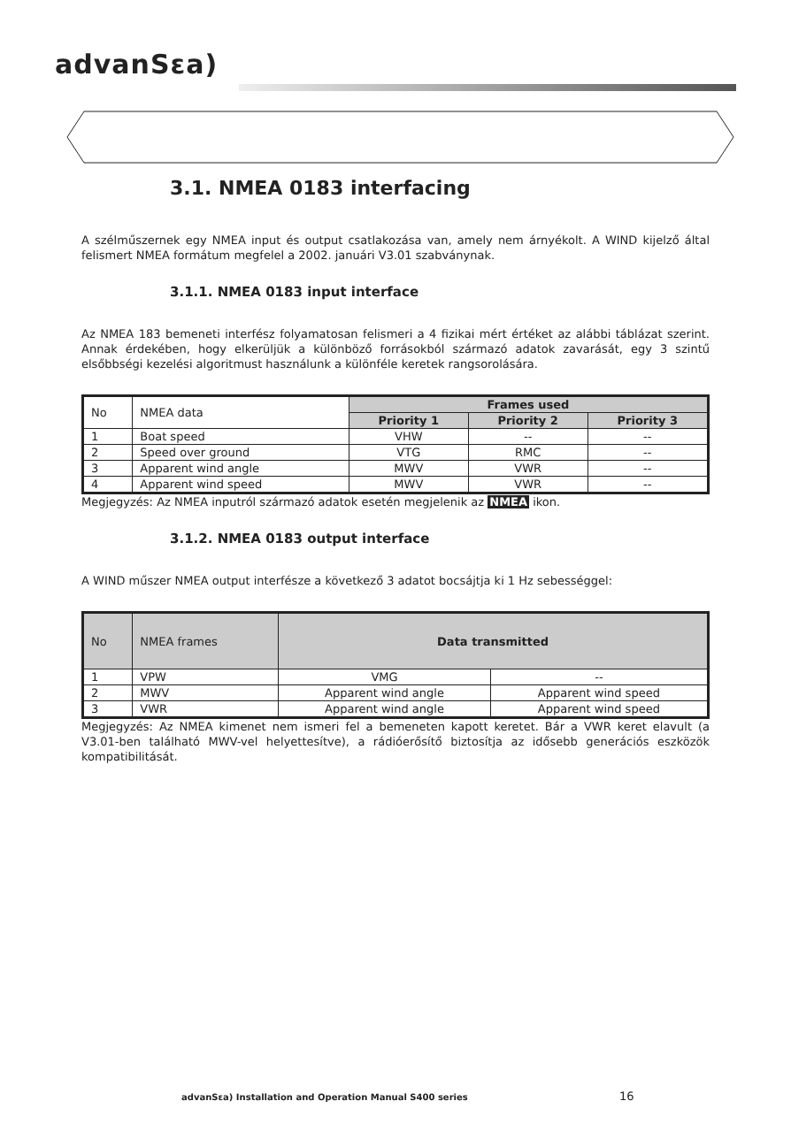advanSεa)
3.1. NMEA 0183 interfacing
A szélműszernek egy NMEA input és output csatlakozása van, amely nem árnyékolt. A WIND kijelző által felismert NMEA formátum megfelel a 2002. januári V3.01 szabványnak.
3.1.1. NMEA 0183 input interface
Az NMEA 183 bemeneti interfész folyamatosan felismeri a 4 fizikai mért értéket az alábbi táblázat szerint. Annak érdekében, hogy elkerüljük a különböző forrásokból származó adatok zavarását, egy 3 szintű elsőbbségi kezelési algoritmust használunk a különféle keretek rangsorolására.
| No | NMEA data | Frames used | | |
| --- | --- | --- | --- | --- |
| | | Priority 1 | Priority 2 | Priority 3 |
| 1 | Boat speed | VHW | -- | -- |
| 2 | Speed over ground | VTG | RMC | -- |
| 3 | Apparent wind angle | MWV | VWR | -- |
| 4 | Apparent wind speed | MWV | VWR | -- |
Megjegyzés: Az NMEA inputról származó adatok esetén megjelenik az NMEA ikon.
3.1.2. NMEA 0183 output interface
A WIND műszer NMEA output interfésze a következő 3 adatot bocsájtja ki 1 Hz sebességgel:
| No | NMEA frames | Data transmitted | |
| --- | --- | --- | --- |
| 1 | VPW | VMG | -- |
| 2 | MWV | Apparent wind angle | Apparent wind speed |
| 3 | VWR | Apparent wind angle | Apparent wind speed |
Megjegyzés: Az NMEA kimenet nem ismeri fel a bemeneten kapott keretet. Bár a VWR keret elavult (a V3.01-ben található MWV-vel helyettesítve), a rádióerősítő biztosítja az idősebb generációs eszközök kompatibilitását.
advanSεa) Installation and Operation Manual S400 series
16